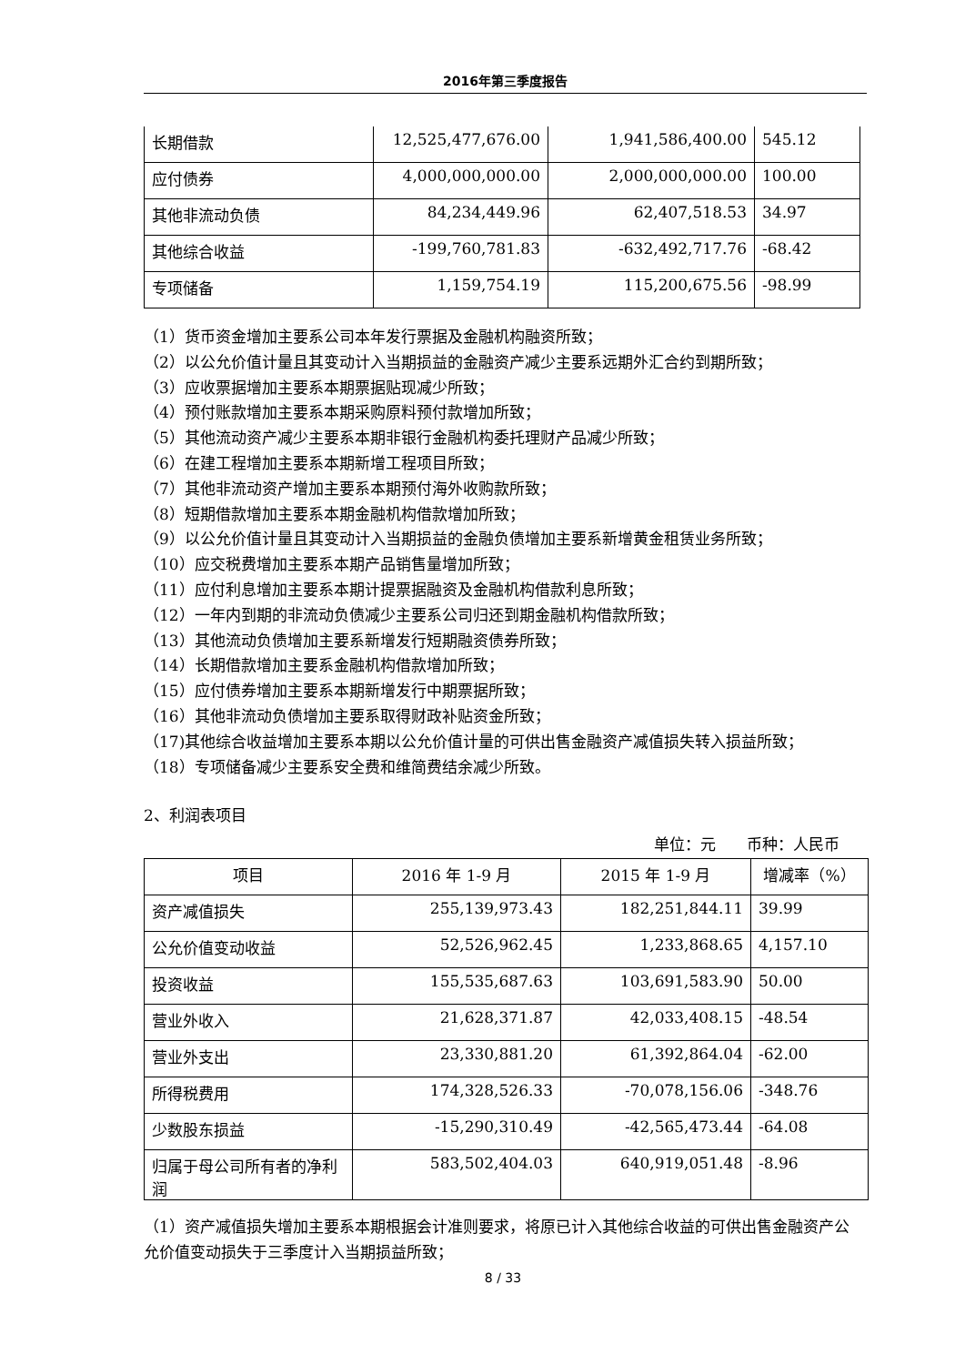2016年第三季度报告
| 长期借款 | 12,525,477,676.00 | 1,941,586,400.00 | 545.12 |
| 应付债券 | 4,000,000,000.00 | 2,000,000,000.00 | 100.00 |
| 其他非流动负债 | 84,234,449.96 | 62,407,518.53 | 34.97 |
| 其他综合收益 | -199,760,781.83 | -632,492,717.76 | -68.42 |
| 专项储备 | 1,159,754.19 | 115,200,675.56 | -98.99 |
（1）货币资金增加主要系公司本年发行票据及金融机构融资所致；
（2）以公允价值计量且其变动计入当期损益的金融资产减少主要系远期外汇合约到期所致；
（3）应收票据增加主要系本期票据贴现减少所致；
（4）预付账款增加主要系本期采购原料预付款增加所致；
（5）其他流动资产减少主要系本期非银行金融机构委托理财产品减少所致；
（6）在建工程增加主要系本期新增工程项目所致；
（7）其他非流动资产增加主要系本期预付海外收购款所致；
（8）短期借款增加主要系本期金融机构借款增加所致；
（9）以公允价值计量且其变动计入当期损益的金融负债增加主要系新增黄金租赁业务所致；
（10）应交税费增加主要系本期产品销售量增加所致；
（11）应付利息增加主要系本期计提票据融资及金融机构借款利息所致；
（12）一年内到期的非流动负债减少主要系公司归还到期金融机构借款所致；
（13）其他流动负债增加主要系新增发行短期融资债券所致；
（14）长期借款增加主要系金融机构借款增加所致；
（15）应付债券增加主要系本期新增发行中期票据所致；
（16）其他非流动负债增加主要系取得财政补贴资金所致；
（17)其他综合收益增加主要系本期以公允价值计量的可供出售金融资产减值损失转入损益所致；
（18）专项储备减少主要系安全费和维简费结余减少所致。
2、利润表项目
单位：元　　币种：人民币
| 项目 | 2016 年 1-9 月 | 2015 年 1-9 月 | 增减率（%） |
| 资产减值损失 | 255,139,973.43 | 182,251,844.11 | 39.99 |
| 公允价值变动收益 | 52,526,962.45 | 1,233,868.65 | 4,157.10 |
| 投资收益 | 155,535,687.63 | 103,691,583.90 | 50.00 |
| 营业外收入 | 21,628,371.87 | 42,033,408.15 | -48.54 |
| 营业外支出 | 23,330,881.20 | 61,392,864.04 | -62.00 |
| 所得税费用 | 174,328,526.33 | -70,078,156.06 | -348.76 |
| 少数股东损益 | -15,290,310.49 | -42,565,473.44 | -64.08 |
| 归属于母公司所有者的净利润 | 583,502,404.03 | 640,919,051.48 | -8.96 |
（1）资产减值损失增加主要系本期根据会计准则要求，将原已计入其他综合收益的可供出售金融资产公允价值变动损失于三季度计入当期损益所致；
8 / 33